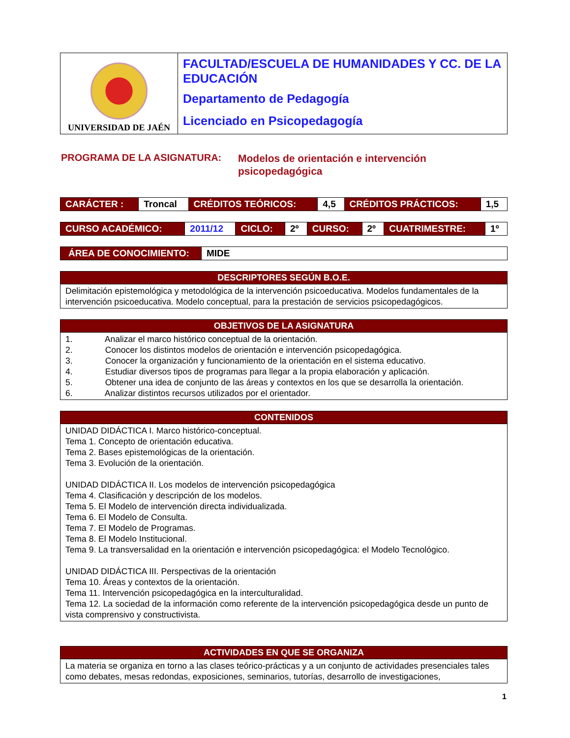| UNIVERSIDAD DE JAÉN | FACULTAD/ESCUELA DE HUMANIDADES Y CC. DE LA EDUCACIÓN Departamento de Pedagogía Licenciado en Psicopedagogía |
PROGRAMA DE LA ASIGNATURA:
Modelos de orientación e intervención
psicopedagógica
| CARÁCTER : | Troncal | CRÉDITOS TEÓRICOS: | 4,5 | CRÉDITOS PRÁCTICOS: | 1,5 |
| CURSO ACADÉMICO: | 2011/12 | CICLO: | 2º | CURSO: | 2º | CUATRIMESTRE: | 1º |
| ÁREA DE CONOCIMIENTO: | MIDE |
| DESCRIPTORES SEGÚN B.O.E. |
| --- |
| Delimitación epistemológica y metodológica de la intervención psicoeducativa. Modelos fundamentales de la intervención psicoeducativa. Modelo conceptual, para la prestación de servicios psicopedagógicos. |
| OBJETIVOS DE LA ASIGNATURA |
| --- |
| 1. Analizar el marco histórico conceptual de la orientación. 2. Conocer los distintos modelos de orientación e intervención psicopedagógica. 3. Conocer la organización y funcionamiento de la orientación en el sistema educativo. 4. Estudiar diversos tipos de programas para llegar a la propia elaboración y aplicación. 5. Obtener una idea de conjunto de las áreas y contextos en los que se desarrolla la orientación. 6. Analizar distintos recursos utilizados por el orientador. |
| CONTENIDOS |
| --- |
| UNIDAD DIDÁCTICA I. Marco histórico-conceptual. Tema 1. Concepto de orientación educativa. Tema 2. Bases epistemológicas de la orientación. Tema 3. Evolución de la orientación. UNIDAD DIDÁCTICA II. Los modelos de intervención psicopedagógica Tema 4. Clasificación y descripción de los modelos. Tema 5. El Modelo de intervención directa individualizada. Tema 6. El Modelo de Consulta. Tema 7. El Modelo de Programas. Tema 8. El Modelo Institucional. Tema 9. La transversalidad en la orientación e intervención psicopedagógica: el Modelo Tecnológico. UNIDAD DIDÁCTICA III. Perspectivas de la orientación Tema 10. Áreas y contextos de la orientación. Tema 11. Intervención psicopedagógica en la interculturalidad. Tema 12. La sociedad de la información como referente de la intervención psicopedagógica desde un punto de vista comprensivo y constructivista. |
| ACTIVIDADES EN QUE SE ORGANIZA |
| --- |
| La materia se organiza en torno a las clases teórico-prácticas y a un conjunto de actividades presenciales tales como debates, mesas redondas, exposiciones, seminarios, tutorías, desarrollo de investigaciones, |
1